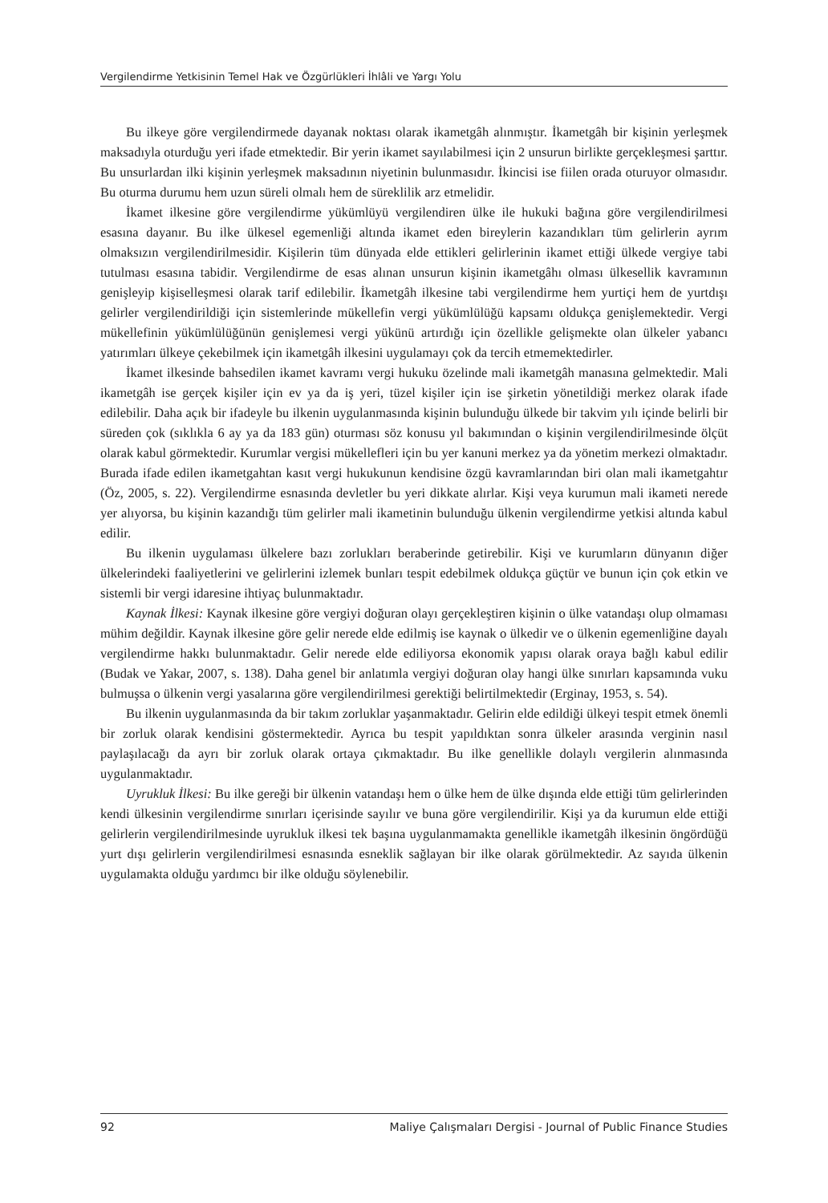Vergilendirme Yetkisinin Temel Hak ve Özgürlükleri İhlâli ve Yargı Yolu
Bu ilkeye göre vergilendirmede dayanak noktası olarak ikametgâh alınmıştır. İkametgâh bir kişinin yerleşmek maksadıyla oturduğu yeri ifade etmektedir. Bir yerin ikamet sayılabilmesi için 2 unsurun birlikte gerçekleşmesi şarttır. Bu unsurlardan ilki kişinin yerleşmek maksadının niyetinin bulunmasıdır. İkincisi ise fiilen orada oturuyor olmasıdır. Bu oturma durumu hem uzun süreli olmalı hem de süreklilik arz etmelidir.
İkamet ilkesine göre vergilendirme yükümlüyü vergilendiren ülke ile hukuki bağına göre vergilendirilmesi esasına dayanır. Bu ilke ülkesel egemenliği altında ikamet eden bireylerin kazandıkları tüm gelirlerin ayrım olmaksızın vergilendirilmesidir. Kişilerin tüm dünyada elde ettikleri gelirlerinin ikamet ettiği ülkede vergiye tabi tutulması esasına tabidir. Vergilendirme de esas alınan unsurun kişinin ikametgâhı olması ülkesellik kavramının genişleyip kişiselleşmesi olarak tarif edilebilir. İkametgâh ilkesine tabi vergilendirme hem yurtiçi hem de yurtdışı gelirler vergilendirildiği için sistemlerinde mükellefin vergi yükümlülüğü kapsamı oldukça genişlemektedir. Vergi mükellefinin yükümlülüğünün genişlemesi vergi yükünü artırdığı için özellikle gelişmekte olan ülkeler yabancı yatırımları ülkeye çekebilmek için ikametgâh ilkesini uygulamayı çok da tercih etmemektedirler.
İkamet ilkesinde bahsedilen ikamet kavramı vergi hukuku özelinde mali ikametgâh manasına gelmektedir. Mali ikametgâh ise gerçek kişiler için ev ya da iş yeri, tüzel kişiler için ise şirketin yönetildiği merkez olarak ifade edilebilir. Daha açık bir ifadeyle bu ilkenin uygulanmasında kişinin bulunduğu ülkede bir takvim yılı içinde belirli bir süreden çok (sıklıkla 6 ay ya da 183 gün) oturması söz konusu yıl bakımından o kişinin vergilendirilmesinde ölçüt olarak kabul görmektedir. Kurumlar vergisi mükellefleri için bu yer kanuni merkez ya da yönetim merkezi olmaktadır. Burada ifade edilen ikametgahtan kasıt vergi hukukunun kendisine özgü kavramlarından biri olan mali ikametgahtır (Öz, 2005, s. 22). Vergilendirme esnasında devletler bu yeri dikkate alırlar. Kişi veya kurumun mali ikameti nerede yer alıyorsa, bu kişinin kazandığı tüm gelirler mali ikametinin bulunduğu ülkenin vergilendirme yetkisi altında kabul edilir.
Bu ilkenin uygulaması ülkelere bazı zorlukları beraberinde getirebilir. Kişi ve kurumların dünyanın diğer ülkelerindeki faaliyetlerini ve gelirlerini izlemek bunları tespit edebilmek oldukça güçtür ve bunun için çok etkin ve sistemli bir vergi idaresine ihtiyaç bulunmaktadır.
Kaynak İlkesi: Kaynak ilkesine göre vergiyi doğuran olayı gerçekleştiren kişinin o ülke vatandaşı olup olmaması mühim değildir. Kaynak ilkesine göre gelir nerede elde edilmiş ise kaynak o ülkedir ve o ülkenin egemenliğine dayalı vergilendirme hakkı bulunmaktadır. Gelir nerede elde ediliyorsa ekonomik yapısı olarak oraya bağlı kabul edilir (Budak ve Yakar, 2007, s. 138). Daha genel bir anlatımla vergiyi doğuran olay hangi ülke sınırları kapsamında vuku bulmuşsa o ülkenin vergi yasalarına göre vergilendirilmesi gerektiği belirtilmektedir (Erginay, 1953, s. 54).
Bu ilkenin uygulanmasında da bir takım zorluklar yaşanmaktadır. Gelirin elde edildiği ülkeyi tespit etmek önemli bir zorluk olarak kendisini göstermektedir. Ayrıca bu tespit yapıldıktan sonra ülkeler arasında verginin nasıl paylaşılacağı da ayrı bir zorluk olarak ortaya çıkmaktadır. Bu ilke genellikle dolaylı vergilerin alınmasında uygulanmaktadır.
Uyrukluk İlkesi: Bu ilke gereği bir ülkenin vatandaşı hem o ülke hem de ülke dışında elde ettiği tüm gelirlerinden kendi ülkesinin vergilendirme sınırları içerisinde sayılır ve buna göre vergilendirilir. Kişi ya da kurumun elde ettiği gelirlerin vergilendirilmesinde uyrukluk ilkesi tek başına uygulanmamakta genellikle ikametgâh ilkesinin öngördüğü yurt dışı gelirlerin vergilendirilmesi esnasında esneklik sağlayan bir ilke olarak görülmektedir. Az sayıda ülkenin uygulamakta olduğu yardımcı bir ilke olduğu söylenebilir.
92 Maliye Çalışmaları Dergisi - Journal of Public Finance Studies